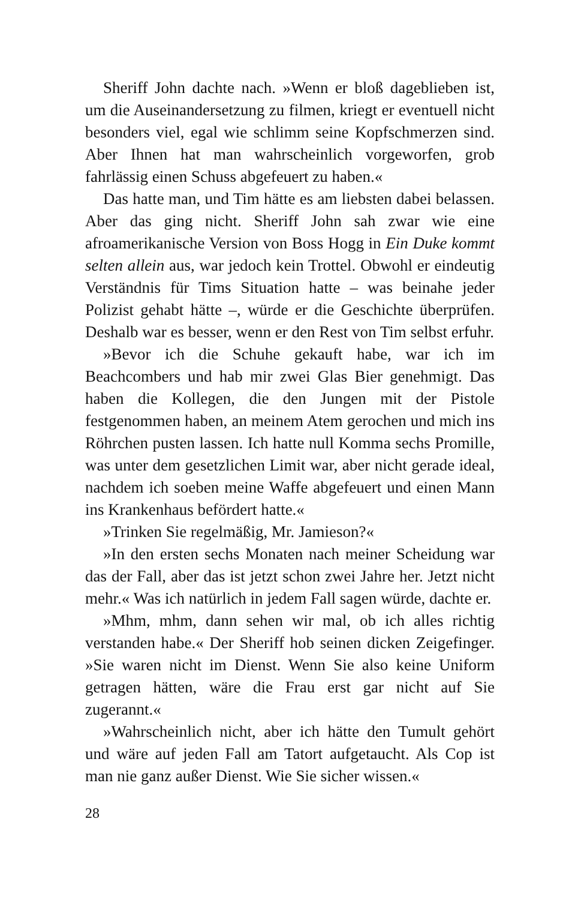Sheriff John dachte nach. »Wenn er bloß dageblieben ist, um die Auseinandersetzung zu filmen, kriegt er eventuell nicht besonders viel, egal wie schlimm seine Kopfschmerzen sind. Aber Ihnen hat man wahrscheinlich vorgeworfen, grob fahrlässig einen Schuss abgefeuert zu haben.«
Das hatte man, und Tim hätte es am liebsten dabei belassen. Aber das ging nicht. Sheriff John sah zwar wie eine afroamerikanische Version von Boss Hogg in Ein Duke kommt selten allein aus, war jedoch kein Trottel. Obwohl er eindeutig Verständnis für Tims Situation hatte – was beinahe jeder Polizist gehabt hätte –, würde er die Geschichte überprüfen. Deshalb war es besser, wenn er den Rest von Tim selbst erfuhr.
»Bevor ich die Schuhe gekauft habe, war ich im Beachcombers und hab mir zwei Glas Bier genehmigt. Das haben die Kollegen, die den Jungen mit der Pistole festgenommen haben, an meinem Atem gerochen und mich ins Röhrchen pusten lassen. Ich hatte null Komma sechs Promille, was unter dem gesetzlichen Limit war, aber nicht gerade ideal, nachdem ich soeben meine Waffe abgefeuert und einen Mann ins Krankenhaus befördert hatte.«
»Trinken Sie regelmäßig, Mr. Jamieson?«
»In den ersten sechs Monaten nach meiner Scheidung war das der Fall, aber das ist jetzt schon zwei Jahre her. Jetzt nicht mehr.« Was ich natürlich in jedem Fall sagen würde, dachte er.
»Mhm, mhm, dann sehen wir mal, ob ich alles richtig verstanden habe.« Der Sheriff hob seinen dicken Zeigefinger. »Sie waren nicht im Dienst. Wenn Sie also keine Uniform getragen hätten, wäre die Frau erst gar nicht auf Sie zugerannt.«
»Wahrscheinlich nicht, aber ich hätte den Tumult gehört und wäre auf jeden Fall am Tatort aufgetaucht. Als Cop ist man nie ganz außer Dienst. Wie Sie sicher wissen.«
28